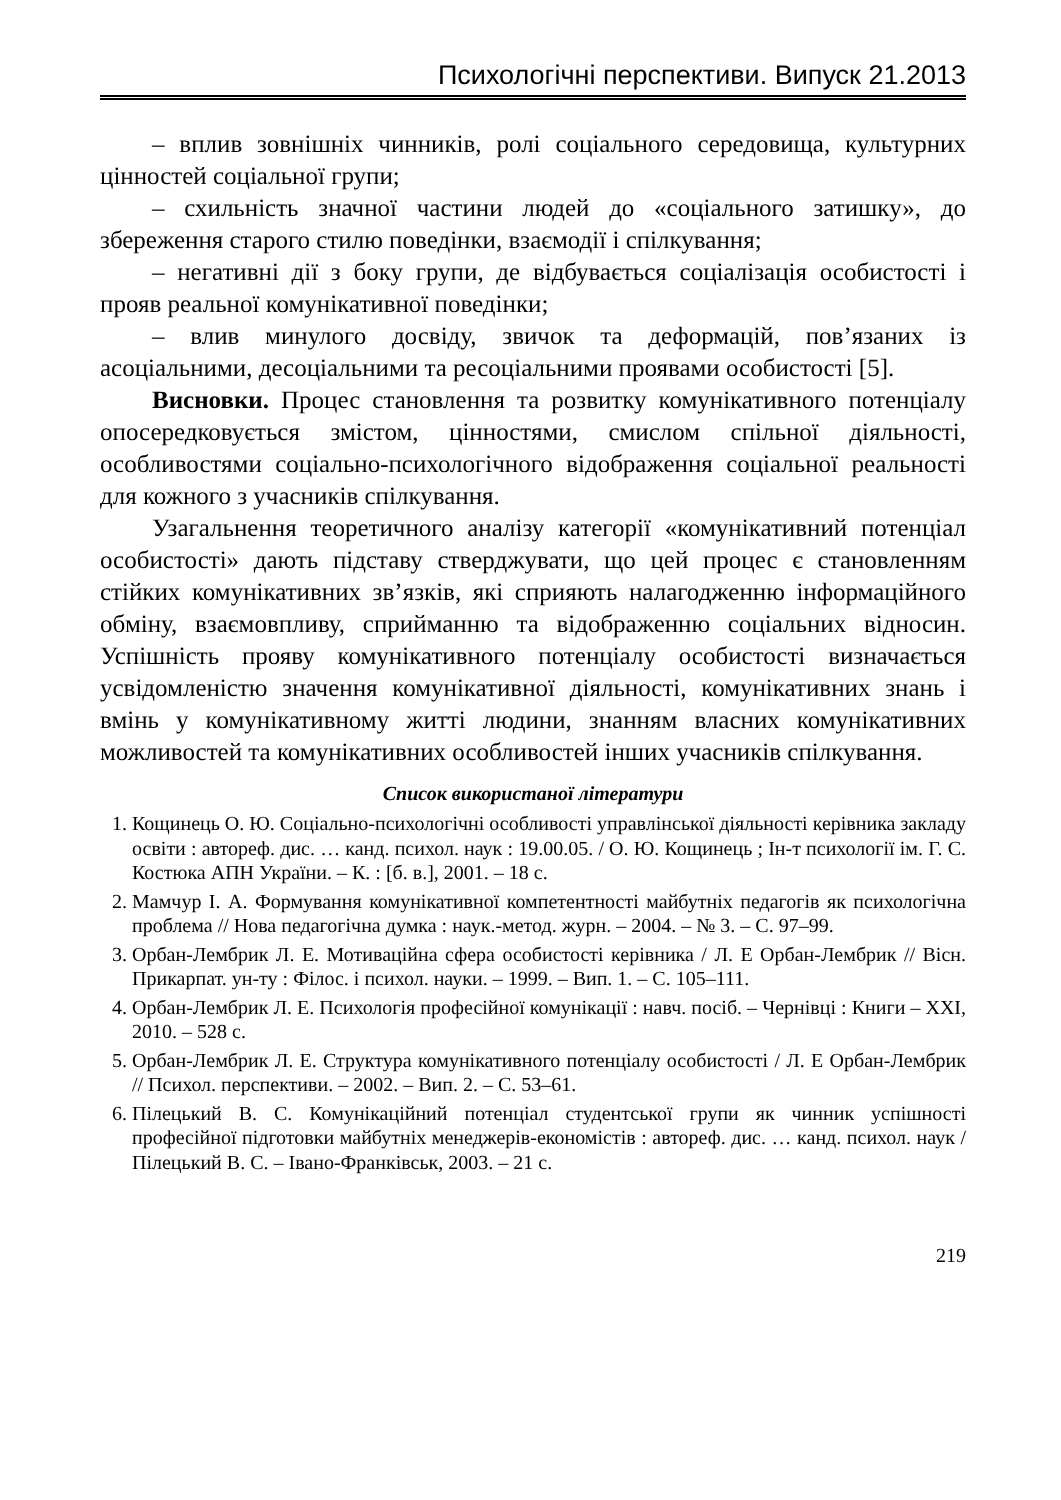Психологічні перспективи. Випуск 21.2013
– вплив зовнішніх чинників, ролі соціального середовища, культурних цінностей соціальної групи;
– схильність значної частини людей до «соціального затишку», до збереження старого стилю поведінки, взаємодії і спілкування;
– негативні дії з боку групи, де відбувається соціалізація особистості і прояв реальної комунікативної поведінки;
– влив минулого досвіду, звичок та деформацій, пов’язаних із асоціальними, десоціальними та ресоціальними проявами особистості [5].
Висновки. Процес становлення та розвитку комунікативного потенціалу опосередковується змістом, цінностями, смислом спільної діяльності, особливостями соціально-психологічного відображення соціальної реальності для кожного з учасників спілкування.
Узагальнення теоретичного аналізу категорії «комунікативний потенціал особистості» дають підставу стверджувати, що цей процес є становленням стійких комунікативних зв’язків, які сприяють налагодженню інформаційного обміну, взаємовпливу, сприйманню та відображенню соціальних відносин. Успішність прояву комунікативного потенціалу особистості визначається усвідомленістю значення комунікативної діяльності, комунікативних знань і вмінь у комунікативному житті людини, знанням власних комунікативних можливостей та комунікативних особливостей інших учасників спілкування.
Список використаної літератури
1. Кощинець О. Ю. Соціально-психологічні особливості управлінської діяльності керівника закладу освіти : автореф. дис. … канд. психол. наук : 19.00.05. / О. Ю. Кощинець ; Ін-т психології ім. Г. С. Костюка АПН України. – К. : [б. в.], 2001. – 18 с.
2. Мамчур І. А. Формування комунікативної компетентності майбутніх педагогів як психологічна проблема // Нова педагогічна думка : наук.-метод. журн. – 2004. – № 3. – С. 97–99.
3. Орбан-Лембрик Л. Е. Мотиваційна сфера особистості керівника / Л. Е Орбан-Лембрик // Вісн. Прикарпат. ун-ту : Філос. і психол. науки. – 1999. – Вип. 1. – С. 105–111.
4. Орбан-Лембрик Л. Е. Психологія професійної комунікації : навч. посіб. – Чернівці : Книги – XXI, 2010. – 528 с.
5. Орбан-Лембрик Л. Е. Структура комунікативного потенціалу особистості / Л. Е Орбан-Лембрик // Психол. перспективи. – 2002. – Вип. 2. – С. 53–61.
6. Пілецький В. С. Комунікаційний потенціал студентської групи як чинник успішності професійної підготовки майбутніх менеджерів-економістів : автореф. дис. … канд. психол. наук / Пілецький В. С. – Івано-Франківськ, 2003. – 21 с.
219